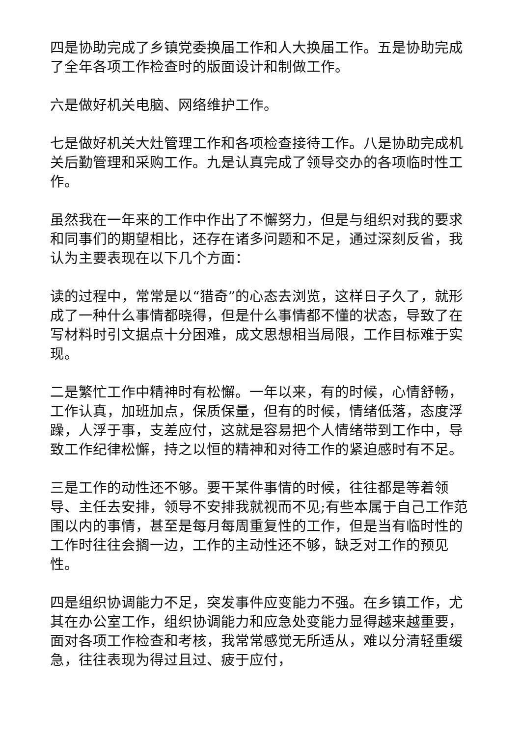四是协助完成了乡镇党委换届工作和人大换届工作。五是协助完成了全年各项工作检查时的版面设计和制做工作。
六是做好机关电脑、网络维护工作。
七是做好机关大灶管理工作和各项检查接待工作。八是协助完成机关后勤管理和采购工作。九是认真完成了领导交办的各项临时性工作。
虽然我在一年来的工作中作出了不懈努力，但是与组织对我的要求和同事们的期望相比，还存在诸多问题和不足，通过深刻反省，我认为主要表现在以下几个方面：
读的过程中，常常是以“猎奇”的心态去浏览，这样日子久了，就形成了一种什么事情都晓得，但是什么事情都不懂的状态，导致了在写材料时引文据点十分困难，成文思想相当局限，工作目标难于实现。
二是繁忙工作中精神时有松懈。一年以来，有的时候，心情舒畅，工作认真，加班加点，保质保量，但有的时候，情绪低落，态度浮躁，人浮于事，支差应付，这就是容易把个人情绪带到工作中，导致工作纪律松懈，持之以恒的精神和对待工作的紧迫感时有不足。
三是工作的动性还不够。要干某件事情的时候，往往都是等着领导、主任去安排，领导不安排我就视而不见;有些本属于自己工作范围以内的事情，甚至是每月每周重复性的工作，但是当有临时性的工作时往往会搁一边，工作的主动性还不够，缺乏对工作的预见性。
四是组织协调能力不足，突发事件应变能力不强。在乡镇工作，尤其在办公室工作，组织协调能力和应急处变能力显得越来越重要，面对各项工作检查和考核，我常常感觉无所适从，难以分清轻重缓急，往往表现为得过且过、疲于应付，